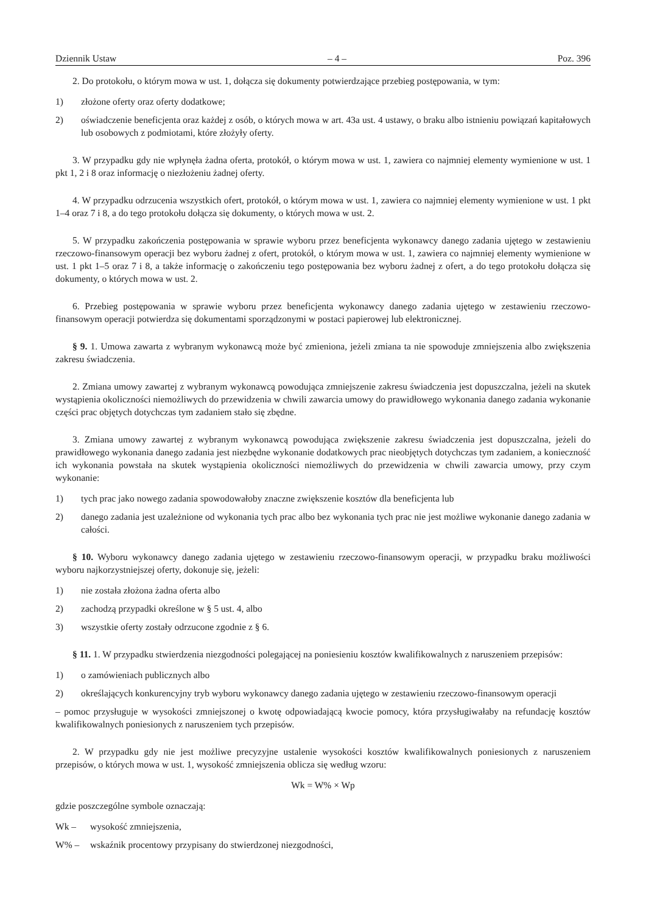Dziennik Ustaw – 4 – Poz. 396
2. Do protokołu, o którym mowa w ust. 1, dołącza się dokumenty potwierdzające przebieg postępowania, w tym:
1) złożone oferty oraz oferty dodatkowe;
2) oświadczenie beneficjenta oraz każdej z osób, o których mowa w art. 43a ust. 4 ustawy, o braku albo istnieniu powiązań kapitałowych lub osobowych z podmiotami, które złożyły oferty.
3. W przypadku gdy nie wpłynęła żadna oferta, protokół, o którym mowa w ust. 1, zawiera co najmniej elementy wymienione w ust. 1 pkt 1, 2 i 8 oraz informację o niezłożeniu żadnej oferty.
4. W przypadku odrzucenia wszystkich ofert, protokół, o którym mowa w ust. 1, zawiera co najmniej elementy wymienione w ust. 1 pkt 1–4 oraz 7 i 8, a do tego protokołu dołącza się dokumenty, o których mowa w ust. 2.
5. W przypadku zakończenia postępowania w sprawie wyboru przez beneficjenta wykonawcy danego zadania ujętego w zestawieniu rzeczowo-finansowym operacji bez wyboru żadnej z ofert, protokół, o którym mowa w ust. 1, zawiera co najmniej elementy wymienione w ust. 1 pkt 1–5 oraz 7 i 8, a także informację o zakończeniu tego postępowania bez wyboru żadnej z ofert, a do tego protokołu dołącza się dokumenty, o których mowa w ust. 2.
6. Przebieg postępowania w sprawie wyboru przez beneficjenta wykonawcy danego zadania ujętego w zestawieniu rzeczowo-finansowym operacji potwierdza się dokumentami sporządzonymi w postaci papierowej lub elektronicznej.
§ 9. 1. Umowa zawarta z wybranym wykonawcą może być zmieniona, jeżeli zmiana ta nie spowoduje zmniejszenia albo zwiększenia zakresu świadczenia.
2. Zmiana umowy zawartej z wybranym wykonawcą powodująca zmniejszenie zakresu świadczenia jest dopuszczalna, jeżeli na skutek wystąpienia okoliczności niemożliwych do przewidzenia w chwili zawarcia umowy do prawidłowego wykonania danego zadania wykonanie części prac objętych dotychczas tym zadaniem stało się zbędne.
3. Zmiana umowy zawartej z wybranym wykonawcą powodująca zwiększenie zakresu świadczenia jest dopuszczalna, jeżeli do prawidłowego wykonania danego zadania jest niezbędne wykonanie dodatkowych prac nieobjętych dotychczas tym zadaniem, a konieczność ich wykonania powstała na skutek wystąpienia okoliczności niemożliwych do przewidzenia w chwili zawarcia umowy, przy czym wykonanie:
1) tych prac jako nowego zadania spowodowałoby znaczne zwiększenie kosztów dla beneficjenta lub
2) danego zadania jest uzależnione od wykonania tych prac albo bez wykonania tych prac nie jest możliwe wykonanie danego zadania w całości.
§ 10. Wyboru wykonawcy danego zadania ujętego w zestawieniu rzeczowo-finansowym operacji, w przypadku braku możliwości wyboru najkorzystniejszej oferty, dokonuje się, jeżeli:
1) nie została złożona żadna oferta albo
2) zachodzą przypadki określone w § 5 ust. 4, albo
3) wszystkie oferty zostały odrzucone zgodnie z § 6.
§ 11. 1. W przypadku stwierdzenia niezgodności polegającej na poniesieniu kosztów kwalifikowalnych z naruszeniem przepisów:
1) o zamówieniach publicznych albo
2) określających konkurencyjny tryb wyboru wykonawcy danego zadania ujętego w zestawieniu rzeczowo-finansowym operacji
– pomoc przysługuje w wysokości zmniejszonej o kwotę odpowiadającą kwocie pomocy, która przysługiwałaby na refundację kosztów kwalifikowalnych poniesionych z naruszeniem tych przepisów.
2. W przypadku gdy nie jest możliwe precyzyjne ustalenie wysokości kosztów kwalifikowalnych poniesionych z naruszeniem przepisów, o których mowa w ust. 1, wysokość zmniejszenia oblicza się według wzoru:
Wk = W% × Wp
gdzie poszczególne symbole oznaczają:
Wk – wysokość zmniejszenia,
W% – wskaźnik procentowy przypisany do stwierdzonej niezgodności,